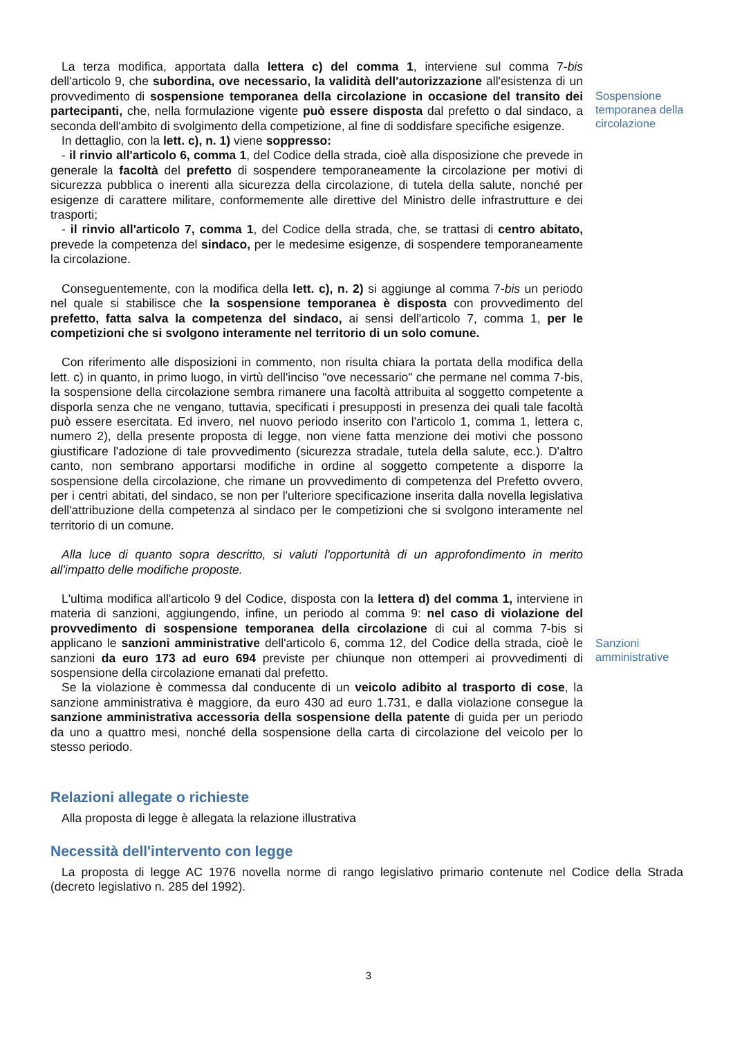La terza modifica, apportata dalla lettera c) del comma 1, interviene sul comma 7-bis dell'articolo 9, che subordina, ove necessario, la validità dell'autorizzazione all'esistenza di un provvedimento di sospensione temporanea della circolazione in occasione del transito dei partecipanti, che, nella formulazione vigente può essere disposta dal prefetto o dal sindaco, a seconda dell'ambito di svolgimento della competizione, al fine di soddisfare specifiche esigenze.
Sospensione temporanea della circolazione
In dettaglio, con la lett. c), n. 1) viene soppresso:
- il rinvio all'articolo 6, comma 1, del Codice della strada, cioè alla disposizione che prevede in generale la facoltà del prefetto di sospendere temporaneamente la circolazione per motivi di sicurezza pubblica o inerenti alla sicurezza della circolazione, di tutela della salute, nonché per esigenze di carattere militare, conformemente alle direttive del Ministro delle infrastrutture e dei trasporti;
- il rinvio all'articolo 7, comma 1, del Codice della strada, che, se trattasi di centro abitato, prevede la competenza del sindaco, per le medesime esigenze, di sospendere temporaneamente la circolazione.
Conseguentemente, con la modifica della lett. c), n. 2) si aggiunge al comma 7-bis un periodo nel quale si stabilisce che la sospensione temporanea è disposta con provvedimento del prefetto, fatta salva la competenza del sindaco, ai sensi dell'articolo 7, comma 1, per le competizioni che si svolgono interamente nel territorio di un solo comune.
Con riferimento alle disposizioni in commento, non risulta chiara la portata della modifica della lett. c) in quanto, in primo luogo, in virtù dell'inciso "ove necessario" che permane nel comma 7-bis, la sospensione della circolazione sembra rimanere una facoltà attribuita al soggetto competente a disporla senza che ne vengano, tuttavia, specificati i presupposti in presenza dei quali tale facoltà può essere esercitata. Ed invero, nel nuovo periodo inserito con l'articolo 1, comma 1, lettera c, numero 2), della presente proposta di legge, non viene fatta menzione dei motivi che possono giustificare l'adozione di tale provvedimento (sicurezza stradale, tutela della salute, ecc.). D'altro canto, non sembrano apportarsi modifiche in ordine al soggetto competente a disporre la sospensione della circolazione, che rimane un provvedimento di competenza del Prefetto ovvero, per i centri abitati, del sindaco, se non per l'ulteriore specificazione inserita dalla novella legislativa dell'attribuzione della competenza al sindaco per le competizioni che si svolgono interamente nel territorio di un comune.
Alla luce di quanto sopra descritto, si valuti l'opportunità di un approfondimento in merito all'impatto delle modifiche proposte.
L'ultima modifica all'articolo 9 del Codice, disposta con la lettera d) del comma 1, interviene in materia di sanzioni, aggiungendo, infine, un periodo al comma 9: nel caso di violazione del provvedimento di sospensione temporanea della circolazione di cui al comma 7-bis si applicano le sanzioni amministrative dell'articolo 6, comma 12, del Codice della strada, cioè le sanzioni da euro 173 ad euro 694 previste per chiunque non ottemperi ai provvedimenti di sospensione della circolazione emanati dal prefetto.
Se la violazione è commessa dal conducente di un veicolo adibito al trasporto di cose, la sanzione amministrativa è maggiore, da euro 430 ad euro 1.731, e dalla violazione consegue la sanzione amministrativa accessoria della sospensione della patente di guida per un periodo da uno a quattro mesi, nonché della sospensione della carta di circolazione del veicolo per lo stesso periodo.
Sanzioni amministrative
Relazioni allegate o richieste
Alla proposta di legge è allegata la relazione illustrativa
Necessità dell'intervento con legge
La proposta di legge AC 1976 novella norme di rango legislativo primario contenute nel Codice della Strada (decreto legislativo n. 285 del 1992).
3